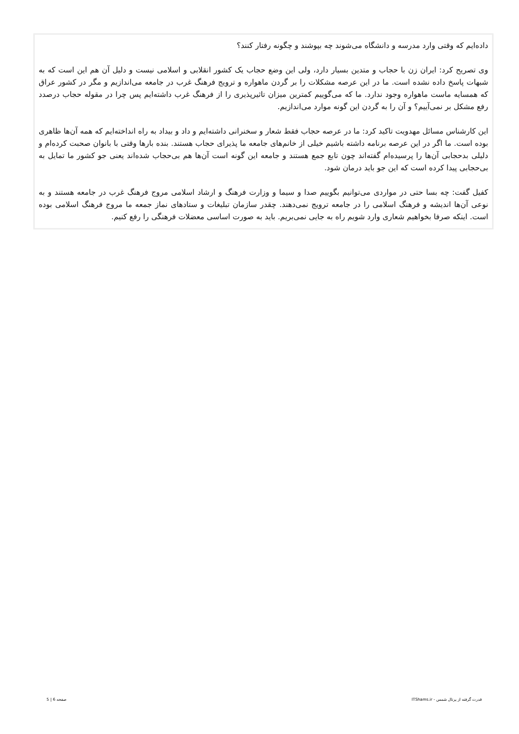داده‌ایم که وقتی وارد مدرسه و دانشگاه می‌شوند چه بپوشند و چگونه رفتار کنند؟
وی تصریح کرد: ایران زن با حجاب و متدین بسیار دارد، ولی این وضع حجاب یک کشور انقلابی و اسلامی نیست و دلیل آن هم این است که به شبهات پاسخ داده نشده است. ما در این عرصه مشکلات را بر گردن ماهواره و ترویج فرهنگ غرب در جامعه می‌اندازیم و مگر در کشور عراق که همسایه ماست ماهواره وجود ندارد. ما که می‌گوییم کمترین میزان تاثیرپذیری را از فرهنگ غرب داشته‌ایم پس چرا در مقوله حجاب درصدد رفع مشکل بر نمی‌آییم؟ و آن را به گردن این گونه موارد می‌اندازیم.
این کارشناس مسائل مهدویت تاکید کرد: ما در عرصه حجاب فقط شعار و سخنرانی داشته‌ایم و داد و بیداد به راه انداخته‌ایم که همه آن‌ها ظاهری بوده است. ما اگر در این عرصه برنامه داشته باشیم خیلی از خانم‌های جامعه ما پذیرای حجاب هستند. بنده بارها وقتی با بانوان صحبت کرده‌ام و دلیلی بدحجابی آن‌ها را پرسیده‌ام گفته‌اند چون تابع جمع هستند و جامعه این گونه است آن‌ها هم بی‌حجاب شده‌اند یعنی جو کشور ما تمایل به بی‌حجابی پیدا کرده است که این جو باید درمان شود.
کفیل گفت: چه بسا حتی در مواردی می‌توانیم بگوییم صدا و سیما و وزارت فرهنگ و ارشاد اسلامی مروج فرهنگ غرب در جامعه هستند و به نوعی آن‌ها اندیشه و فرهنگ اسلامی را در جامعه ترویج نمی‌دهند. چقدر سازمان تبلیغات و ستادهای نماز جمعه ما مروج فرهنگ اسلامی بوده است. اینکه صرفا بخواهیم شعاری وارد شویم راه به جایی نمی‌بریم. باید به صورت اساسی معضلات فرهنگی را رفع کنیم.
قدرت گرفته از پرتال شمس - ITShams.ir صفحه 6 | 5